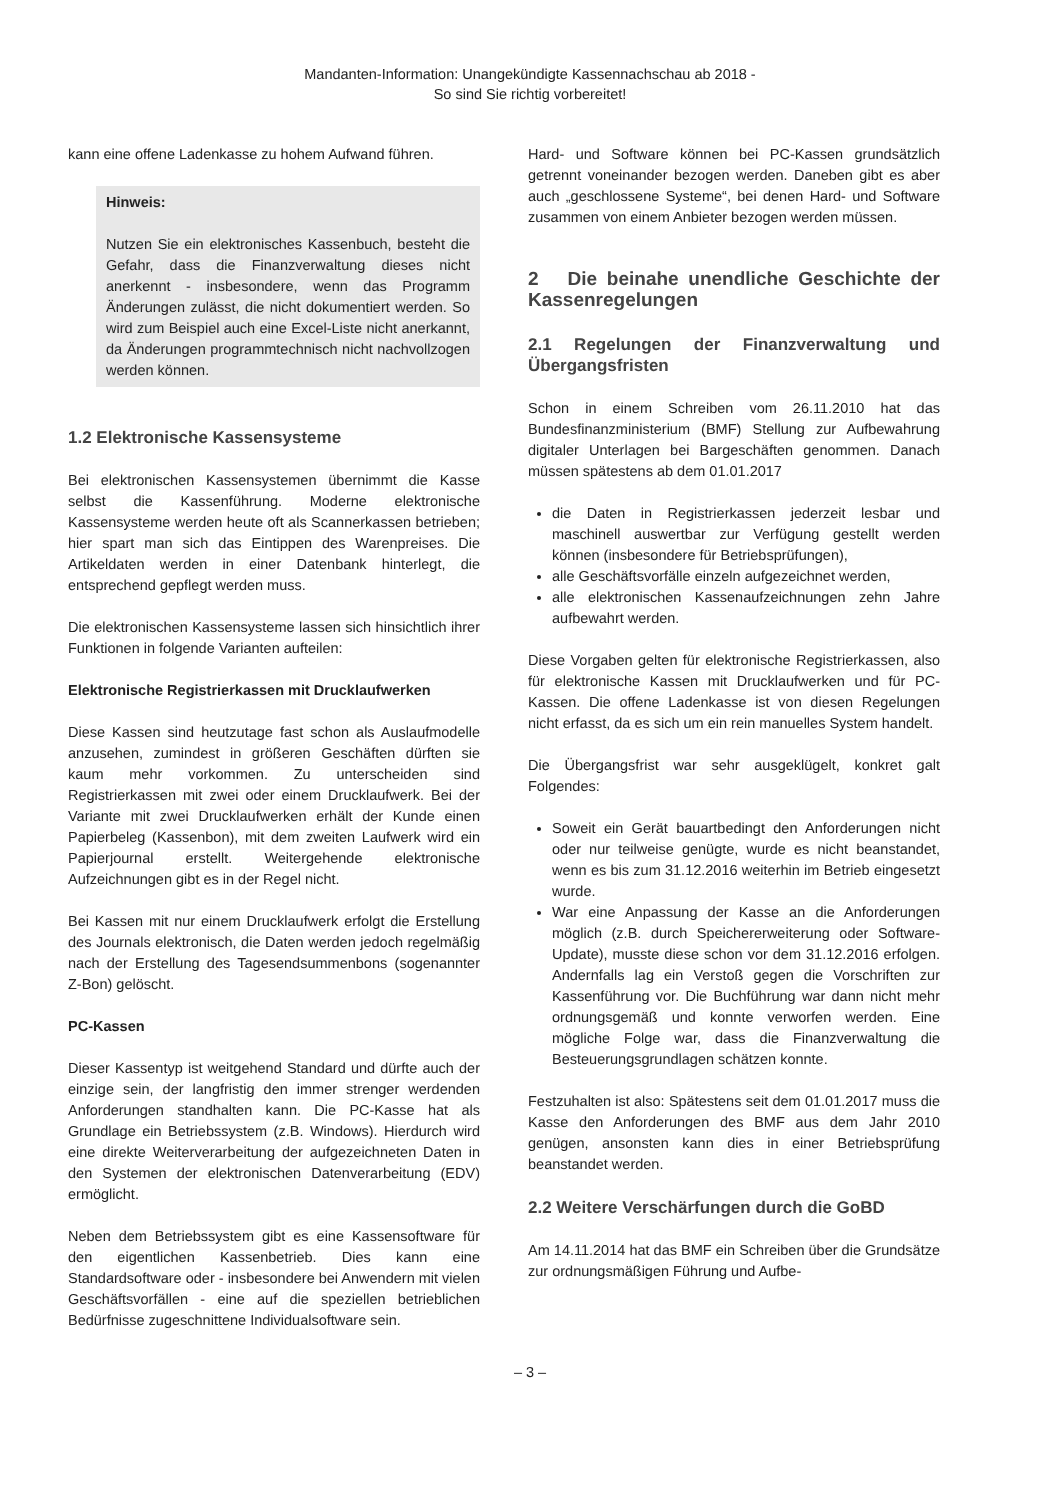Mandanten-Information: Unangekündigte Kassennachschau ab 2018 -
So sind Sie richtig vorbereitet!
kann eine offene Ladenkasse zu hohem Aufwand führen.
Hinweis:
Nutzen Sie ein elektronisches Kassenbuch, besteht die Gefahr, dass die Finanzverwaltung dieses nicht anerkennt - insbesondere, wenn das Programm Änderungen zulässt, die nicht dokumentiert werden. So wird zum Beispiel auch eine Excel-Liste nicht anerkannt, da Änderungen programmtechnisch nicht nachvollzogen werden können.
1.2 Elektronische Kassensysteme
Bei elektronischen Kassensystemen übernimmt die Kasse selbst die Kassenführung. Moderne elektronische Kassensysteme werden heute oft als Scannerkassen betrieben; hier spart man sich das Eintippen des Warenpreises. Die Artikeldaten werden in einer Datenbank hinterlegt, die entsprechend gepflegt werden muss.
Die elektronischen Kassensysteme lassen sich hinsichtlich ihrer Funktionen in folgende Varianten aufteilen:
Elektronische Registrierkassen mit Drucklaufwerken
Diese Kassen sind heutzutage fast schon als Auslaufmodelle anzusehen, zumindest in größeren Geschäften dürften sie kaum mehr vorkommen. Zu unterscheiden sind Registrierkassen mit zwei oder einem Drucklaufwerk. Bei der Variante mit zwei Drucklaufwerken erhält der Kunde einen Papierbeleg (Kassenbon), mit dem zweiten Laufwerk wird ein Papierjournal erstellt. Weitergehende elektronische Aufzeichnungen gibt es in der Regel nicht.
Bei Kassen mit nur einem Drucklaufwerk erfolgt die Erstellung des Journals elektronisch, die Daten werden jedoch regelmäßig nach der Erstellung des Tagesendsummenbons (sogenannter Z-Bon) gelöscht.
PC-Kassen
Dieser Kassentyp ist weitgehend Standard und dürfte auch der einzige sein, der langfristig den immer strenger werdenden Anforderungen standhalten kann. Die PC-Kasse hat als Grundlage ein Betriebssystem (z.B. Windows). Hierdurch wird eine direkte Weiterverarbeitung der aufgezeichneten Daten in den Systemen der elektronischen Datenverarbeitung (EDV) ermöglicht.
Neben dem Betriebssystem gibt es eine Kassensoftware für den eigentlichen Kassenbetrieb. Dies kann eine Standardsoftware oder - insbesondere bei Anwendern mit vielen Geschäftsvorfällen - eine auf die speziellen betrieblichen Bedürfnisse zugeschnittene Individualsoftware sein.
Hard- und Software können bei PC-Kassen grundsätzlich getrennt voneinander bezogen werden. Daneben gibt es aber auch „geschlossene Systeme“, bei denen Hard- und Software zusammen von einem Anbieter bezogen werden müssen.
2 Die beinahe unendliche Geschichte der Kassenregelungen
2.1 Regelungen der Finanzverwaltung und Übergangsfristen
Schon in einem Schreiben vom 26.11.2010 hat das Bundesfinanzministerium (BMF) Stellung zur Aufbewahrung digitaler Unterlagen bei Bargeschäften genommen. Danach müssen spätestens ab dem 01.01.2017
die Daten in Registrierkassen jederzeit lesbar und maschinell auswertbar zur Verfügung gestellt werden können (insbesondere für Betriebsprüfungen),
alle Geschäftsvorfälle einzeln aufgezeichnet werden,
alle elektronischen Kassenaufzeichnungen zehn Jahre aufbewahrt werden.
Diese Vorgaben gelten für elektronische Registrierkassen, also für elektronische Kassen mit Drucklaufwerken und für PC-Kassen. Die offene Ladenkasse ist von diesen Regelungen nicht erfasst, da es sich um ein rein manuelles System handelt.
Die Übergangsfrist war sehr ausgeklügelt, konkret galt Folgendes:
Soweit ein Gerät bauartbedingt den Anforderungen nicht oder nur teilweise genügte, wurde es nicht beanstandet, wenn es bis zum 31.12.2016 weiterhin im Betrieb eingesetzt wurde.
War eine Anpassung der Kasse an die Anforderungen möglich (z.B. durch Speichererweiterung oder Software-Update), musste diese schon vor dem 31.12.2016 erfolgen. Andernfalls lag ein Verstoß gegen die Vorschriften zur Kassenführung vor. Die Buchführung war dann nicht mehr ordnungsgemäß und konnte verworfen werden. Eine mögliche Folge war, dass die Finanzverwaltung die Besteuerungsgrundlagen schätzen konnte.
Festzuhalten ist also: Spätestens seit dem 01.01.2017 muss die Kasse den Anforderungen des BMF aus dem Jahr 2010 genügen, ansonsten kann dies in einer Betriebsprüfung beanstandet werden.
2.2 Weitere Verschärfungen durch die GoBD
Am 14.11.2014 hat das BMF ein Schreiben über die Grundsätze zur ordnungsmäßigen Führung und Aufbe-
– 3 –